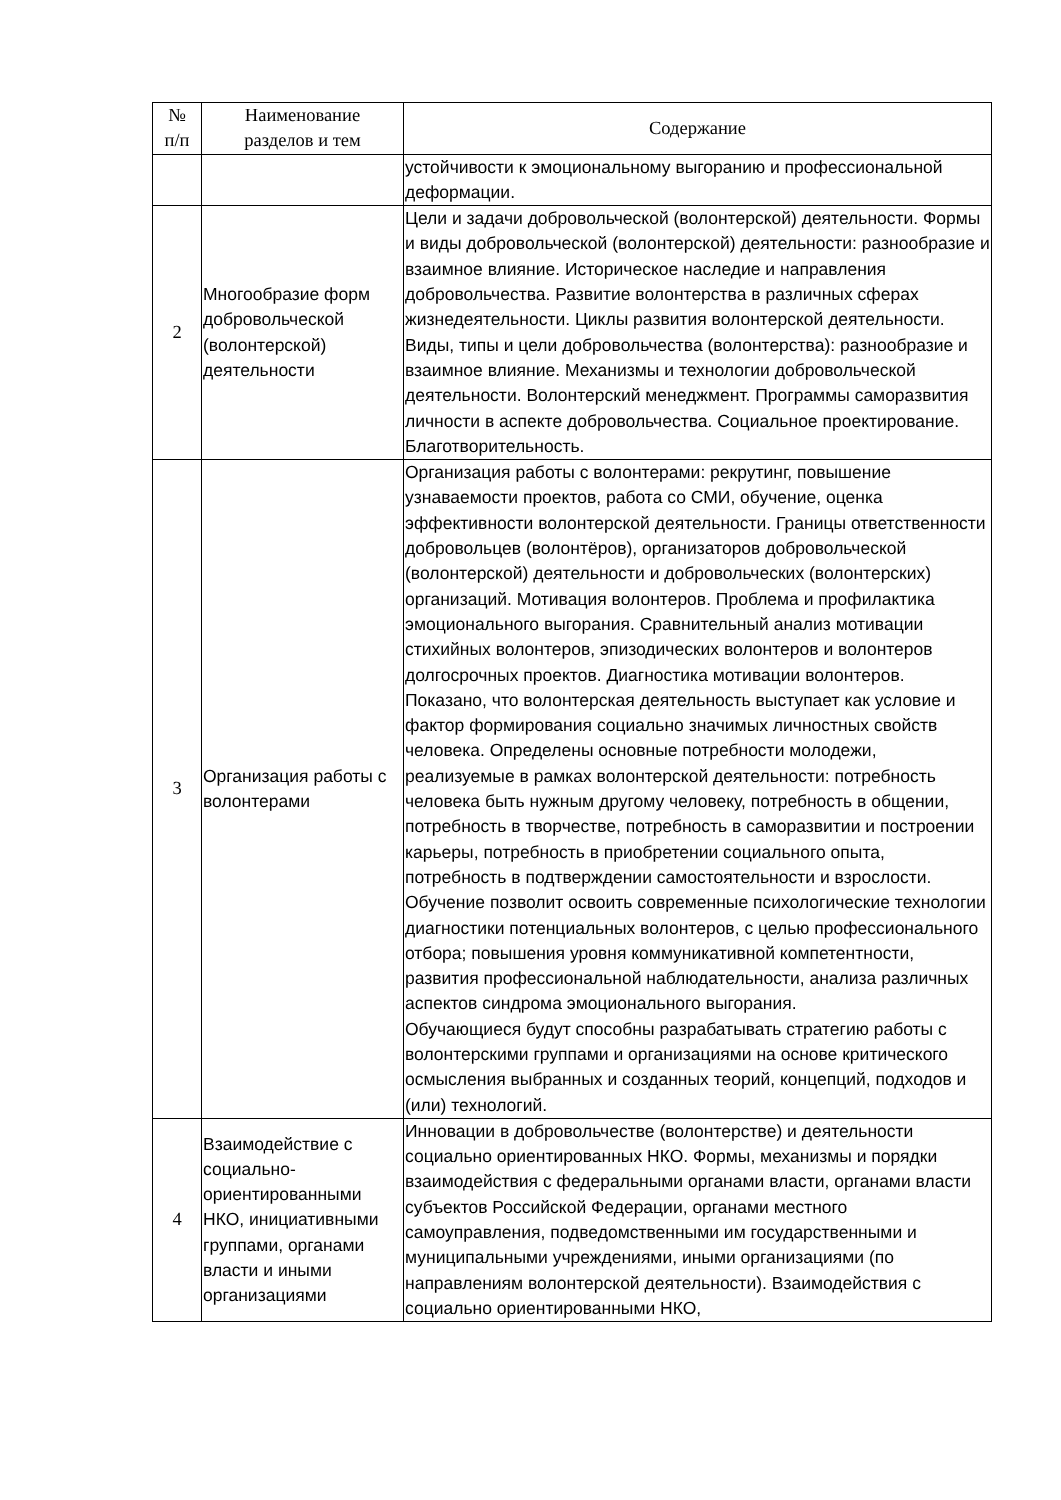| № п/п | Наименование разделов и тем | Содержание |
| --- | --- | --- |
| | | устойчивости к эмоциональному выгоранию и профессиональной деформации. |
| 2 | Многообразие форм добровольческой (волонтерской) деятельности | Цели и задачи добровольческой (волонтерской) деятельности. Формы и виды добровольческой (волонтерской) деятельности: разнообразие и взаимное влияние. Историческое наследие и направления добровольчества. Развитие волонтерства в различных сферах жизнедеятельности. Циклы развития волонтерской деятельности. Виды, типы и цели добровольчества (волонтерства): разнообразие и взаимное влияние. Механизмы и технологии добровольческой деятельности. Волонтерский менеджмент. Программы саморазвития личности в аспекте добровольчества. Социальное проектирование. Благотворительность. |
| 3 | Организация работы с волонтерами | Организация работы с волонтерами: рекрутинг, повышение узнаваемости проектов, работа со СМИ, обучение, оценка эффективности волонтерской деятельности. Границы ответственности добровольцев (волонтёров), организаторов добровольческой (волонтерской) деятельности и добровольческих (волонтерских) организаций. Мотивация волонтеров. Проблема и профилактика эмоционального выгорания. Сравнительный анализ мотивации стихийных волонтеров, эпизодических волонтеров и волонтеров долгосрочных проектов. Диагностика мотивации волонтеров. Показано, что волонтерская деятельность выступает как условие и фактор формирования социально значимых личностных свойств человека. Определены основные потребности молодежи, реализуемые в рамках волонтерской деятельности: потребность человека быть нужным другому человеку, потребность в общении, потребность в творчестве, потребность в саморазвитии и построении карьеры, потребность в приобретении социального опыта, потребность в подтверждении самостоятельности и взрослости. Обучение позволит освоить современные психологические технологии диагностики потенциальных волонтеров, с целью профессионального отбора; повышения уровня коммуникативной компетентности, развития профессиональной наблюдательности, анализа различных аспектов синдрома эмоционального выгорания. Обучающиеся будут способны разрабатывать стратегию работы с волонтерскими группами и организациями на основе критического осмысления выбранных и созданных теорий, концепций, подходов и (или) технологий. |
| 4 | Взаимодействие с социально-ориентированными НКО, инициативными группами, органами власти и иными организациями | Инновации в добровольчестве (волонтерстве) и деятельности социально ориентированных НКО. Формы, механизмы и порядки взаимодействия с федеральными органами власти, органами власти субъектов Российской Федерации, органами местного самоуправления, подведомственными им государственными и муниципальными учреждениями, иными организациями (по направлениям волонтерской деятельности). Взаимодействия с социально ориентированными НКО, |